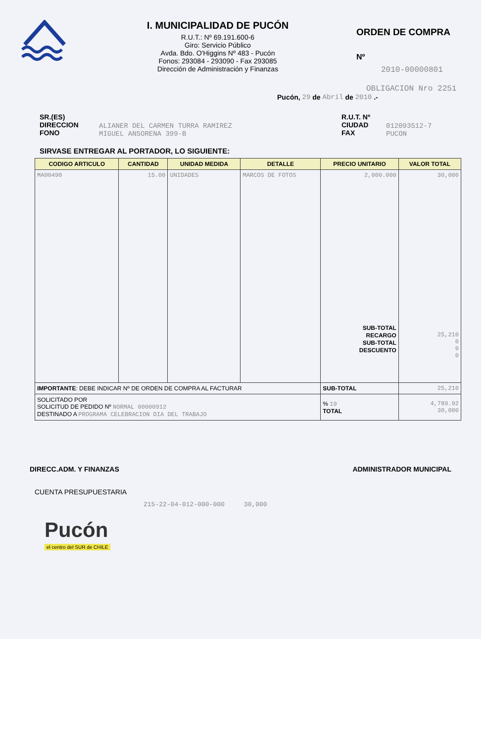I. MUNICIPALIDAD DE PUCÓN
R.U.T.: Nº 69.191.600-6
Giro: Servicio Público
Avda. Bdo. O'Higgins Nº 483 - Pucón
Fonos: 293084 - 293090 - Fax 293085
Dirección de Administración y Finanzas
ORDEN DE COMPRA
Nº
2010-00000801
OBLIGACION Nro 2251
Pucón, 29 de Abril de 2010 .-
SR.(ES)
DIRECCION
FONO
ALIANER DEL CARMEN TURRA RAMIREZ
MIGUEL ANSORENA 399-B
R.U.T. Nº
CIUDAD
FAX
012093512-7
PUCON
SIRVASE ENTREGAR AL PORTADOR, LO SIGUIENTE:
| CODIGO ARTICULO | CANTIDAD | UNIDAD MEDIDA | DETALLE | PRECIO UNITARIO | VALOR TOTAL |
| --- | --- | --- | --- | --- | --- |
| MA00490 | 15.00 | UNIDADES | MARCOS DE FOTOS | 2,000.000 SUB-TOTAL RECARGO SUB-TOTAL DESCUENTO | 30,000 25,210 0 0 0 |
| IMPORTANTE : DEBE INDICAR Nº DE ORDEN DE COMPRA AL FACTURAR | | | | SUB-TOTAL | 25,210 |
| SOLICITADO POR SOLICITUD DE PEDIDO Nº NORMAL 00000912 DESTINADO A PROGRAMA CELEBRACION DIA DEL TRABAJO | | | | % 19 TOTAL | 4,789.92 30,000 |
DIRECC.ADM. Y FINANZAS ADMINISTRADOR MUNICIPAL
CUENTA PRESUPUESTARIA
215-22-04-012-000-000 30,000
Pucón
el centro del SUR de CHILE